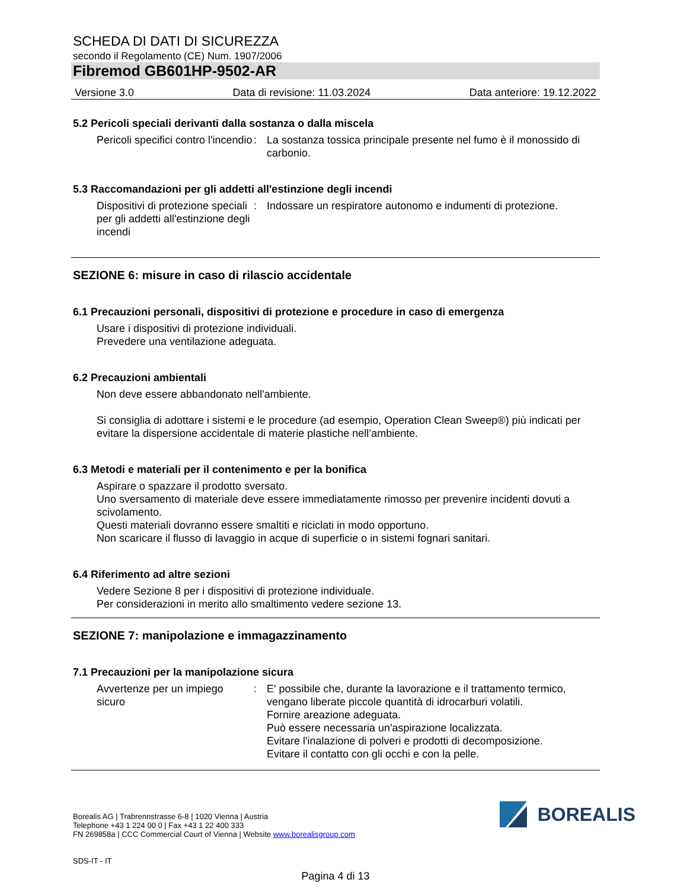SCHEDA DI DATI DI SICUREZZA
secondo il Regolamento (CE) Num. 1907/2006
Fibremod GB601HP-9502-AR
Versione 3.0 Data di revisione: 11.03.2024 Data anteriore: 19.12.2022
5.2 Pericoli speciali derivanti dalla sostanza o dalla miscela
Pericoli specifici contro l'incendio
: La sostanza tossica principale presente nel fumo è il monossido di carbonio.
5.3 Raccomandazioni per gli addetti all'estinzione degli incendi
Dispositivi di protezione speciali per gli addetti all'estinzione degli incendi
: Indossare un respiratore autonomo e indumenti di protezione.
SEZIONE 6: misure in caso di rilascio accidentale
6.1 Precauzioni personali, dispositivi di protezione e procedure in caso di emergenza
Usare i dispositivi di protezione individuali.
Prevedere una ventilazione adeguata.
6.2 Precauzioni ambientali
Non deve essere abbandonato nell'ambiente.
Si consiglia di adottare i sistemi e le procedure (ad esempio, Operation Clean Sweep®) più indicati per evitare la dispersione accidentale di materie plastiche nell’ambiente.
6.3 Metodi e materiali per il contenimento e per la bonifica
Aspirare o spazzare il prodotto sversato.
Uno sversamento di materiale deve essere immediatamente rimosso per prevenire incidenti dovuti a scivolamento.
Questi materiali dovranno essere smaltiti e riciclati in modo opportuno.
Non scaricare il flusso di lavaggio in acque di superficie o in sistemi fognari sanitari.
6.4 Riferimento ad altre sezioni
Vedere Sezione 8 per i dispositivi di protezione individuale.
Per considerazioni in merito allo smaltimento vedere sezione 13.
SEZIONE 7: manipolazione e immagazzinamento
7.1 Precauzioni per la manipolazione sicura
Avvertenze per un impiego sicuro
: E' possibile che, durante la lavorazione e il trattamento termico, vengano liberate piccole quantità di idrocarburi volatili.
Fornire areazione adeguata.
Può essere necessaria un'aspirazione localizzata.
Evitare l'inalazione di polveri e prodotti di decomposizione.
Evitare il contatto con gli occhi e con la pelle.
Borealis AG | Trabrennstrasse 6-8 | 1020 Vienna | Austria
Telephone +43 1 224 00 0 | Fax +43 1 22 400 333
FN 269858a | CCC Commercial Court of Vienna | Website www.borealisgroup.com
SDS-IT - IT
Pagina 4 di 13
BOREALIS